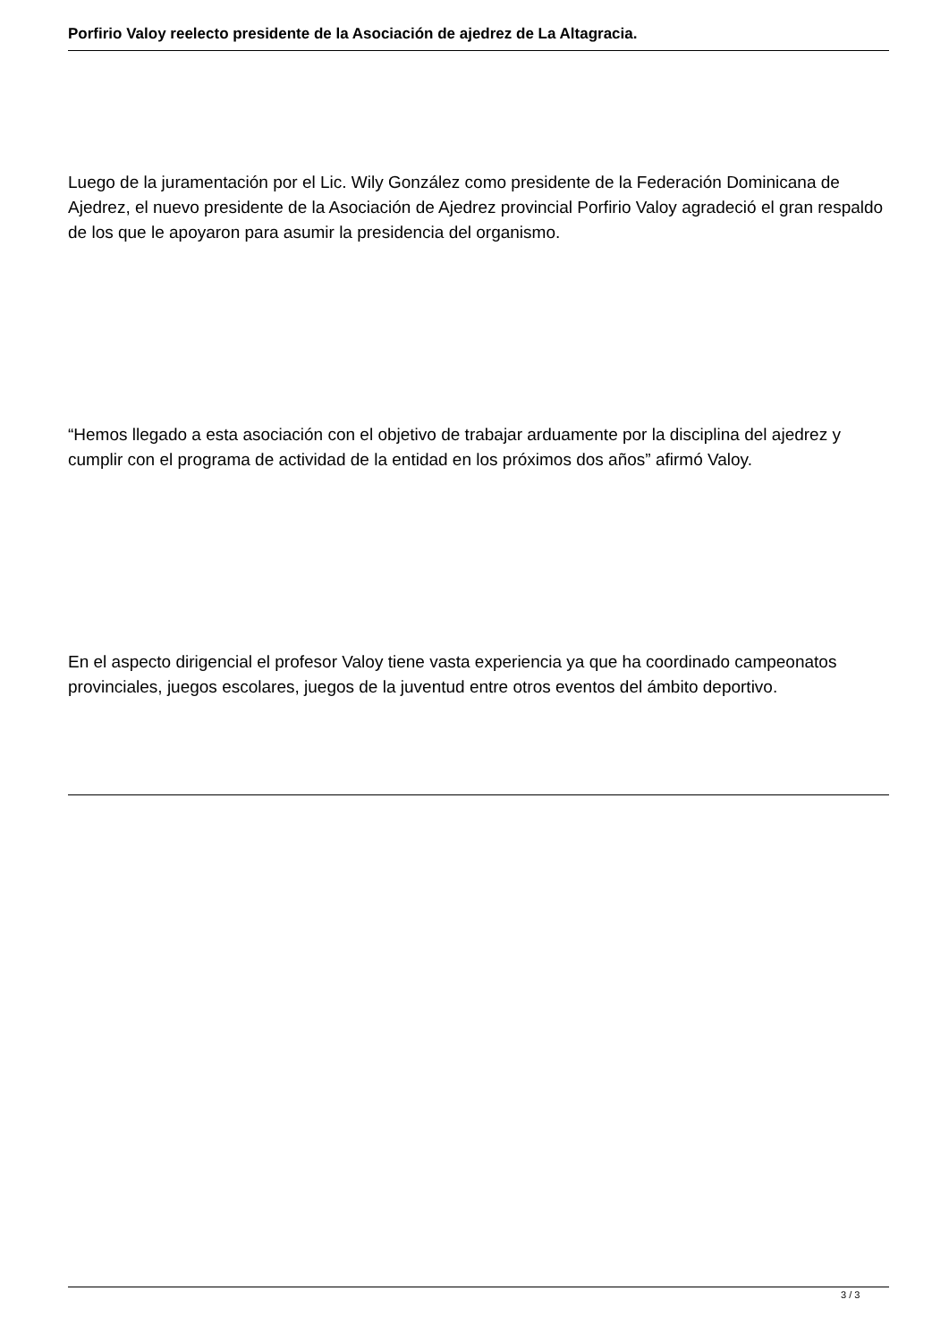Porfirio Valoy reelecto presidente de la Asociación de ajedrez de La Altagracia.
Luego de la juramentación por el Lic. Wily González como presidente de la Federación Dominicana de Ajedrez, el nuevo presidente de la Asociación de Ajedrez provincial Porfirio Valoy agradeció el gran respaldo de los que le apoyaron para asumir la presidencia del organismo.
“Hemos llegado a esta asociación con el objetivo de trabajar arduamente por la disciplina del ajedrez y cumplir con el programa de actividad de la entidad en los próximos dos años” afirmó Valoy.
En el aspecto dirigencial el profesor Valoy tiene vasta experiencia ya que ha coordinado campeonatos provinciales, juegos escolares, juegos de la juventud entre otros eventos del ámbito deportivo.
3 / 3